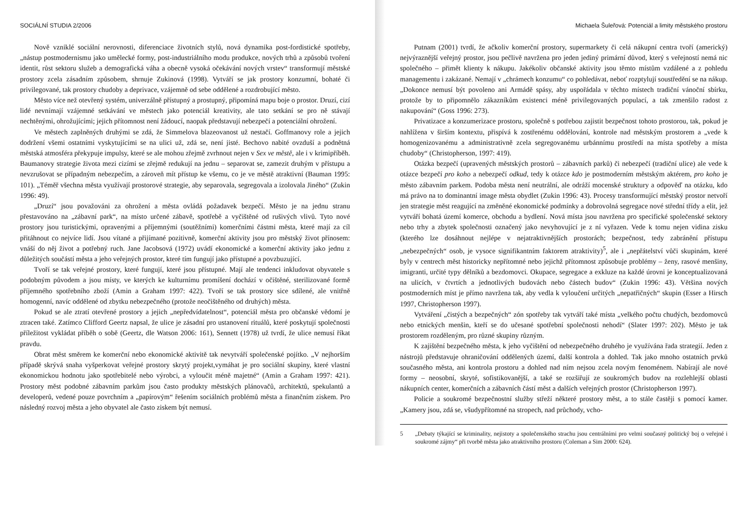SOCIÁLNÍ STUDIA 2/2006
Nově vzniklé sociální nerovnosti, diferenciace životních stylů, nová dynamika post-fordistické spotřeby, „nástup postmodernismu jako umělecké formy, post-industriálního modu produkce, nových trhů a způsobů tvoření identit, růst sektoru služeb a demografická váha a obecně vysoká očekávání nových vrstev“ transformují městské prostory zcela zásadním způsobem, shrnuje Zukinová (1998). Vytváří se jak prostory konzumní, bohaté či privilegované, tak prostory chudoby a deprivace, vzájemně od sebe oddělené a rozdrobující město.
Město více než otevřený systém, univerzálně přístupný a prostupný, připomíná mapu boje o prostor. Druzí, cizí lidé nevnímají vzájemné setkávání ve městech jako potenciál kreativity, ale tato setkání se pro ně stávají nechtěnými, ohrožujícími; jejich přítomnost není žádoucí, naopak představují nebezpečí a potenciální ohrožení.
Ve městech zaplněných druhými se zdá, že Simmelova blazeovanost už nestačí. Goffmanovy role a jejich dodržení všemi ostatními vyskytujícími se na ulici už, zdá se, není jisté. Bechovo nabité ovzduší a podnětná městská atmosféra překypuje impulsy, které se ale mohou zřejmě zvrhnout nejen v Sex ve městě, ale i v krimipříběh. Baumanovy strategie života mezi cizími se zřejmě redukují na jednu – separovat se, zamezit druhým v přístupu a nevzrušovat se případným nebezpečím, a zároveň mít přístup ke všemu, co je ve městě atraktivní (Bauman 1995: 101). „Téměř všechna města využívají prostorové strategie, aby separovala, segregovala a izolovala Jiného“ (Zukin 1996: 49).
„Druzí“ jsou považováni za ohrožení a města ovládá požadavek bezpečí. Město je na jednu stranu přestavováno na „zábavní park“, na místo určené zábavě, spotřebě a vyčištěné od rušivých vlivů. Tyto nové prostory jsou turistickými, opravenými a příjemnými (soutěžními) komerčními částmi města, které mají za cíl přitáhnout co nejvíce lidí. Jsou vítané a přijímané pozitivně, komerční aktivity jsou pro městský život přínosem: vnáší do něj život a potřebný ruch. Jane Jacobsová (1972) uvádí ekonomické a komerční aktivity jako jednu z důležitých součástí města a jeho veřejných prostor, které tím fungují jako přístupné a povzbuzující.
Tvoří se tak veřejné prostory, které fungují, které jsou přístupné. Mají ale tendenci inkludovat obyvatele s podobným původem a jsou místy, ve kterých ke kulturnímu promíšení dochází v očištěné, sterilizované formě příjemného spotřebního zboží (Amin a Graham 1997: 422). Tvoří se tak prostory sice sdílené, ale vnitřně homogenní, navíc oddělené od zbytku nebezpečného (protože neočištěného od druhých) města.
Pokud se ale ztratí otevřené prostory a jejich „nepředvídatelnost“, potenciál města pro občanské vědomí je ztracen také. Zatímco Clifford Geertz napsal, že ulice je zásadní pro ustanovení rituálů, které poskytují společnosti příležitost vykládat příběh o sobě (Geertz, dle Watson 2006: 161), Sennett (1978) už tvrdí, že ulice nemusí říkat pravdu.
Obrat měst směrem ke komerční nebo ekonomické aktivitě tak nevytváří společenské pojítko. „V nejhorším případě skrývá snaha vyšperkovat veřejné prostory skrytý projekt,vymáhat je pro sociální skupiny, které vlastní ekonomickou hodnotu jako spotřebitelé nebo výrobci, a vyloučit méně majetné“ (Amin a Graham 1997: 421). Prostory měst podobné zábavním parkům jsou často produkty městských plánovačů, architektů, spekulantů a developerů, vedené pouze povrchním a „papírovým“ řešením sociálních problémů města a finančním ziskem. Pro následný rozvoj města a jeho obyvatel ale často ziskem být nemusí.
Michaela Šuleřová: Potenciál a limity městského prostoru
Putnam (2001) tvrdí, že ačkoliv komerční prostory, supermarkety či celá nákupní centra tvoří (americký) nejvýraznější veřejný prostor, jsou pečlivě navržena pro jeden jediný primární důvod, který s veřejností nemá nic společného – přimět klienty k nákupu. Jakékoliv občanské aktivity jsou těmto místům vzdálené a z pohledu managementu i zakázané. Nemají v „chrámech konzumu“ co pohledávat, neboť rozptylují soustředění se na nákup. „Dokonce nemusí být povoleno ani Armádě spásy, aby uspořádala v těchto místech tradiční vánoční sbírku, protože by to připomnělo zákazníkům existenci méně privilegovaných populací, a tak zmenšilo radost z nakupování“ (Goss 1996: 273).
Privatizace a konzumerizace prostoru, společně s potřebou zajistit bezpečnost tohoto prostorou, tak, pokud je nahlížena v širším kontextu, přispívá k zostřenému oddělování, kontrole nad městským prostorem a „vede k homogenizovanému a administrativně zcela segregovanému urbánnímu prostředí na místa spotřeby a místa chudoby“ (Christopherson, 1997: 419).
Otázka bezpečí (upravených městských prostorů – zábavních parků) či nebezpečí (tradiční ulice) ale vede k otázce bezpečí pro koho a nebezpečí odkud, tedy k otázce kdo je postmoderním městským aktérem, pro koho je město zábavním parkem. Podoba města není neutrální, ale odráží mocenské struktury a odpověď na otázku, kdo má právo na to dominantní image města obydlet (Zukin 1996: 43). Procesy transformující městský prostor netvoří jen strategie měst reagující na změněné ekonomické podmínky a dobrovolná segregace nové střední třídy a elit, jež vytváří bohatá území komerce, obchodu a bydlení. Nová místa jsou navržena pro specifické společenské sektory nebo trhy a zbytek společnosti označený jako nevyhovující je z ní vyřazen. Vede k tomu nejen vidina zisku (kterého lze dosáhnout nejlépe v nejatraktivnějších prostorách; bezpečnost, tedy zabránění přístupu „nebezpečných“ osob, je vysoce signifikantním faktorem atraktivity)<sup>5</sup>, ale i „nepřátelství vůči skupinám, které byly v centrech měst historicky nepřítomné nebo jejichž přítomnost způsobuje problémy – ženy, rasové menšiny, imigranti, určité typy dělníků a bezdomovci. Okupace, segregace a exkluze na každé úrovni je konceptualizovaná na ulicích, v čtvrtích a jednotlivých budovách nebo částech budov“ (Zukin 1996: 43). Většina nových postmoderních míst je přímo navržena tak, aby vedla k vyloučení určitých „nepatřičných“ skupin (Esser a Hirsch 1997, Christopherson 1997).
Vytváření „čistých a bezpečných“ zón spotřeby tak vytváří také místa „velkého počtu chudých, bezdomovců nebo etnických menšin, kteří se do učesané spotřební společnosti nehodí“ (Slater 1997: 202). Město je tak prostorem rozděleným, pro různé skupiny různým.
K zajištění bezpečného města, k jeho vyčištění od nebezpečného druhého je využívána řada strategií. Jeden z nástrojů představuje ohraničování oddělených území, další kontrola a dohled. Tak jako mnoho ostatních prvků současného města, ani kontrola prostoru a dohled nad ním nejsou zcela novým fenoménem. Nabírají ale nové formy – neosobní, skryté, sofistikovanější, a také se rozšiřují ze soukromých budov na rozlehlejší oblasti nákupních center, komerčních a zábavních částí měst a dalších veřejných prostor (Christopherson 1997).
Policie a soukromé bezpečnostní služby střeží některé prostory měst, a to stále častěji s pomocí kamer. „Kamery jsou, zdá se, všudypřítomné na stropech, nad průchody, vcho-
5 „Debaty týkající se kriminality, nejistoty a společenského strachu jsou centrálními pro velmi současný politický boj o veřejné i soukromé zájmy“ při tvorbě města jako atraktivního prostoru (Coleman a Sim 2000: 624).